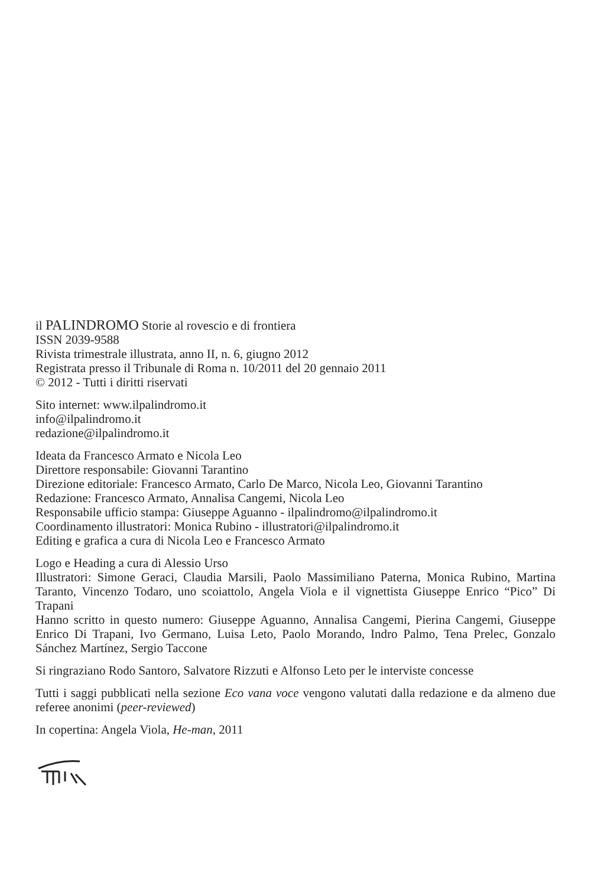il PALINDROMO Storie al rovescio e di frontiera
ISSN 2039-9588
Rivista trimestrale illustrata, anno II, n. 6, giugno 2012
Registrata presso il Tribunale di Roma n. 10/2011 del 20 gennaio 2011
© 2012 - Tutti i diritti riservati
Sito internet: www.ilpalindromo.it
info@ilpalindromo.it
redazione@ilpalindromo.it
Ideata da Francesco Armato e Nicola Leo
Direttore responsabile: Giovanni Tarantino
Direzione editoriale: Francesco Armato, Carlo De Marco, Nicola Leo, Giovanni Tarantino
Redazione: Francesco Armato, Annalisa Cangemi, Nicola Leo
Responsabile ufficio stampa: Giuseppe Aguanno - ilpalindromo@ilpalindromo.it
Coordinamento illustratori: Monica Rubino - illustratori@ilpalindromo.it
Editing e grafica a cura di Nicola Leo e Francesco Armato
Logo e Heading a cura di Alessio Urso
Illustratori: Simone Geraci, Claudia Marsili, Paolo Massimiliano Paterna, Monica Rubino, Martina Taranto, Vincenzo Todaro, uno scoiattolo, Angela Viola e il vignettista Giuseppe Enrico “Pico” Di Trapani
Hanno scritto in questo numero: Giuseppe Aguanno, Annalisa Cangemi, Pierina Cangemi, Giuseppe Enrico Di Trapani, Ivo Germano, Luisa Leto, Paolo Morando, Indro Palmo, Tena Prelec, Gonzalo Sánchez Martínez, Sergio Taccone
Si ringraziano Rodo Santoro, Salvatore Rizzuti e Alfonso Leto per le interviste concesse
Tutti i saggi pubblicati nella sezione Eco vana voce vengono valutati dalla redazione e da almeno due referee anonimi (peer-reviewed)
In copertina: Angela Viola, He-man, 2011